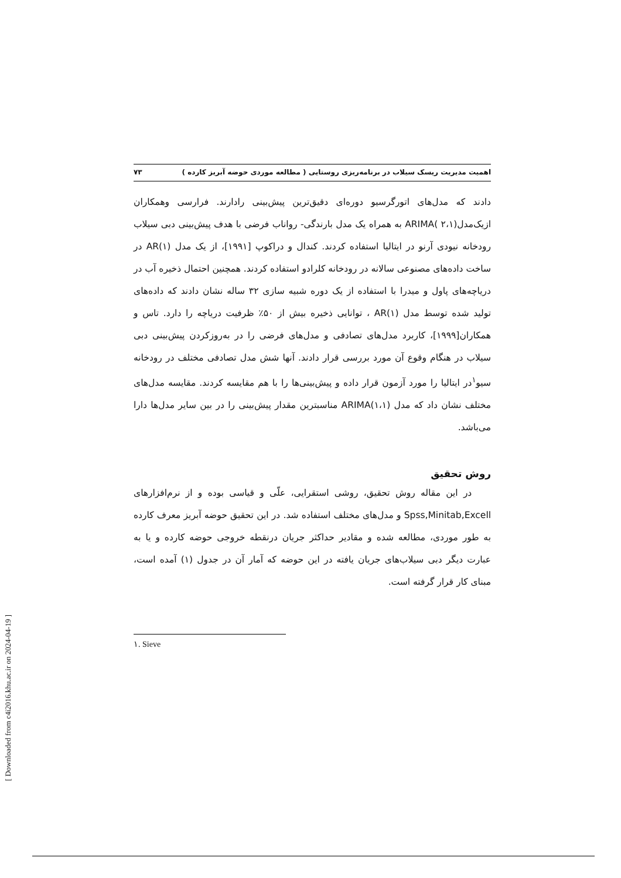اهمیت مدیریت ریسک سیلاب در برنامه‌ریزی روستایی ( مطالعه موردی حوضه آبریز کارده ) ۷۳
دادند که مدل‌های اتورگرسیو دوره‌ای دقیق‌ترین پیش‌بینی رادارند. فرارسی وهمکاران ازیک‌مدل(۲،۱ )ARIMA به همراه یک مدل بارندگی- رواناب فرضی با هدف پیش‌بینی دبی سیلاب رودخانه نیودی آرنو در ایتالیا استفاده کردند. کندال و دراکوپ [۱۹۹۱]، از یک مدل AR(۱) در ساخت داده‌های مصنوعی سالانه در رودخانه کلرادو استفاده کردند. همچنین احتمال ذخیره آب در دریاچه‌های پاول و میدرا با استفاده از یک دوره شبیه سازی ۳۲ ساله نشان دادند که داده‌های تولید شده توسط مدل AR(۱) ، توانایی ذخیره بیش از ۵۰٪ ظرفیت دریاچه را دارد. تاس و همکاران[۱۹۹۹]، کاربرد مدل‌های تصادفی و مدل‌های فرضی را در به‌روزکردن پیش‌بینی دبی سیلاب در هنگام وقوع آن مورد بررسی قرار دادند. آنها شش مدل تصادفی مختلف در رودخانه سیو<sup>۱</sup>در ایتالیا را مورد آزمون قرار داده و پیش‌بینی‌ها را با هم مقایسه کردند. مقایسه مدل‌های مختلف نشان داد که مدل ARIMA(۱،۱) مناسبترین مقدار پیش‌بینی را در بین سایر مدل‌ها دارا می‌باشد.
روش تحقیق
در این مقاله روش تحقیق، روشی استقرایی، علّی و قیاسی بوده و از نرم‌افزارهای Spss,Minitab,Excell و مدل‌های مختلف استفاده شد. در این تحقیق حوضه آبریز معرف کارده به طور موردی، مطالعه شده و مقادیر حداکثر جریان درنقطه خروجی حوضه کارده و یا به عبارت دیگر دبی سیلاب‌های جریان یافته در این حوضه که آمار آن در جدول (۱) آمده است، مبنای کار قرار گرفته است.
۱. Sieve
[ Downloaded from c4i2016.khu.ac.ir on 2024-04-19 ]